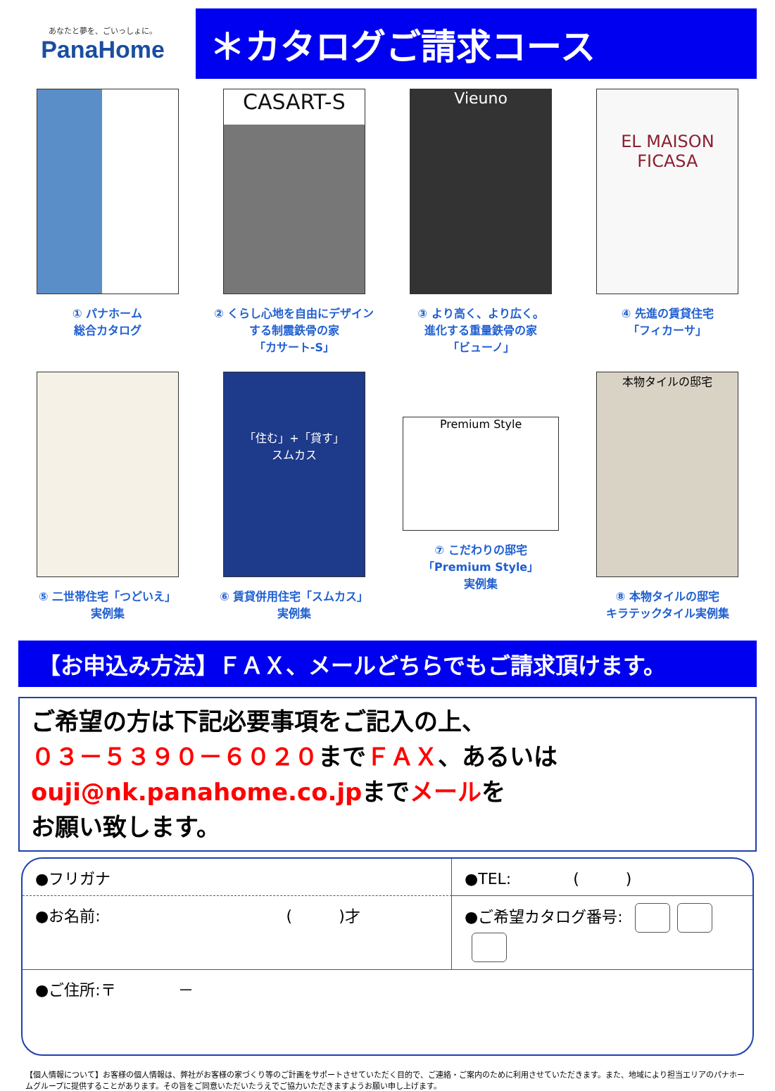あなたと夢を、ごいっしょに。
PanaHome
＊カタログご請求コース
① パナホーム
総合カタログ
CASART-S
② くらし心地を自由にデザイン
する制震鉄骨の家
「カサート-S」
Vieuno
③ より高く、より広く。
進化する重量鉄骨の家
「ビューノ」
EL MAISON
FICASA
④ 先進の賃貸住宅
「フィカーサ」
⑤ 二世帯住宅「つどいえ」
実例集
「住む」+「貸す」
スムカス
⑥ 賃貸併用住宅「スムカス」
実例集
Premium Style
⑦ こだわりの邸宅
「Premium Style」
実例集
本物タイルの邸宅
⑧ 本物タイルの邸宅
キラテックタイル実例集
【お申込み方法】ＦＡＸ、メールどちらでもご請求頂けます。
ご希望の方は下記必要事項をご記入の上、
０３－５３９０－６０２０までＦＡＸ、あるいは
ouji@nk.panahome.co.jpまでメールを
お願い致します。
●フリガナ
●TEL:　　　　(　　　)
●お名前:　　　　　　　　　　　　(　　　)才
●ご希望カタログ番号:
●ご住所:〒　　　　－
【個人情報について】お客様の個人情報は、弊社がお客様の家づくり等のご計画をサポートさせていただく目的で、ご連絡・ご案内のために利用させていただきます。また、地域により担当エリアのパナホームグループに提供することがあります。その旨をご同意いただいたうえでご協力いただきますようお願い申し上げます。